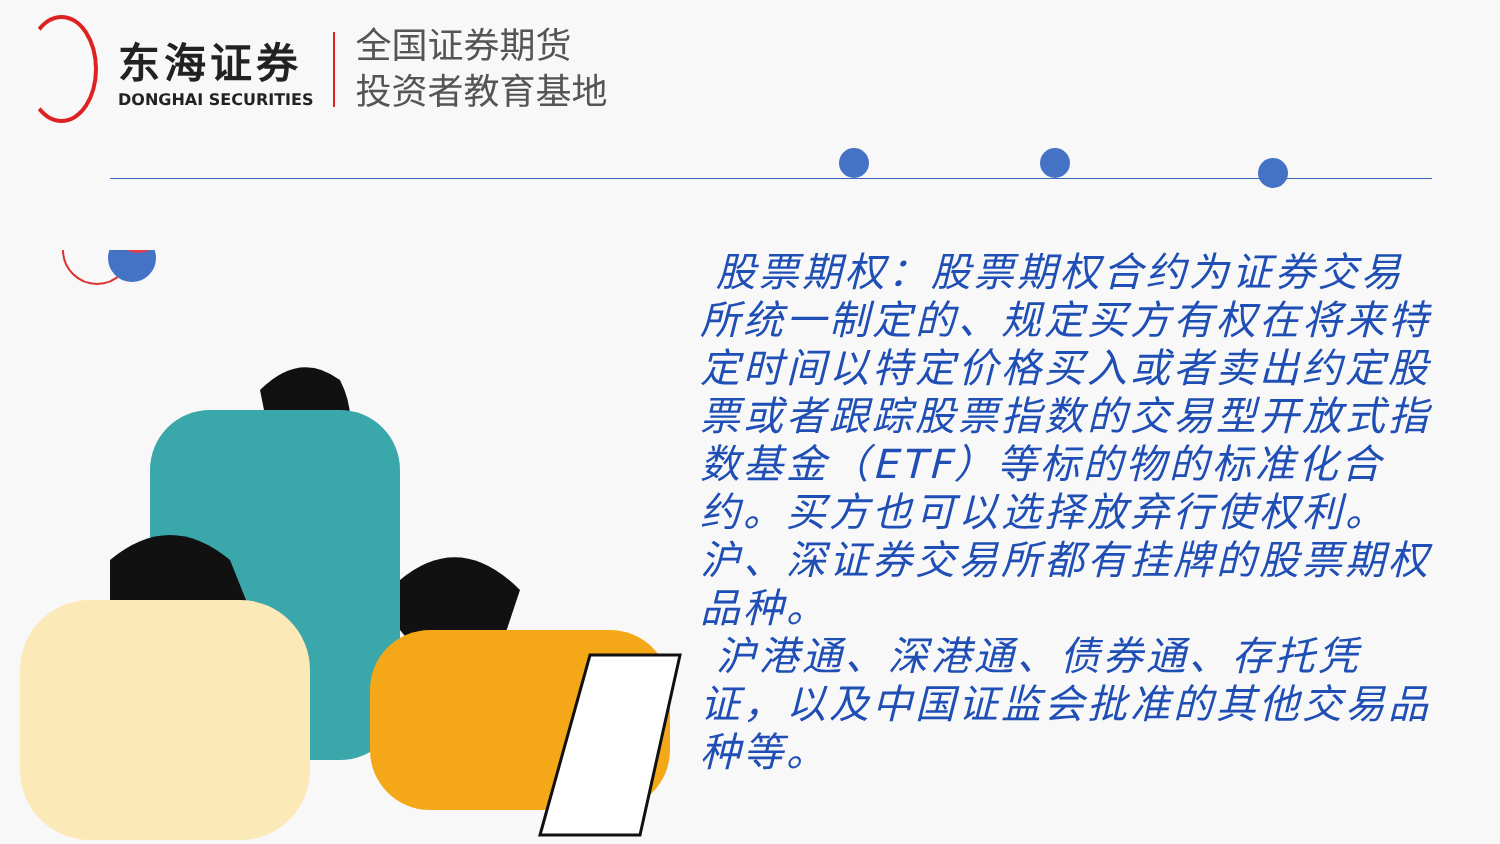东海证券
DONGHAI SECURITIES
全国证券期货
投资者教育基地
股票期权：股票期权合约为证券交易所统一制定的、规定买方有权在将来特定时间以特定价格买入或者卖出约定股票或者跟踪股票指数的交易型开放式指数基金（ETF）等标的物的标准化合约。买方也可以选择放弃行使权利。沪、深证券交易所都有挂牌的股票期权品种。
沪港通、深港通、债券通、存托凭证，以及中国证监会批准的其他交易品种等。